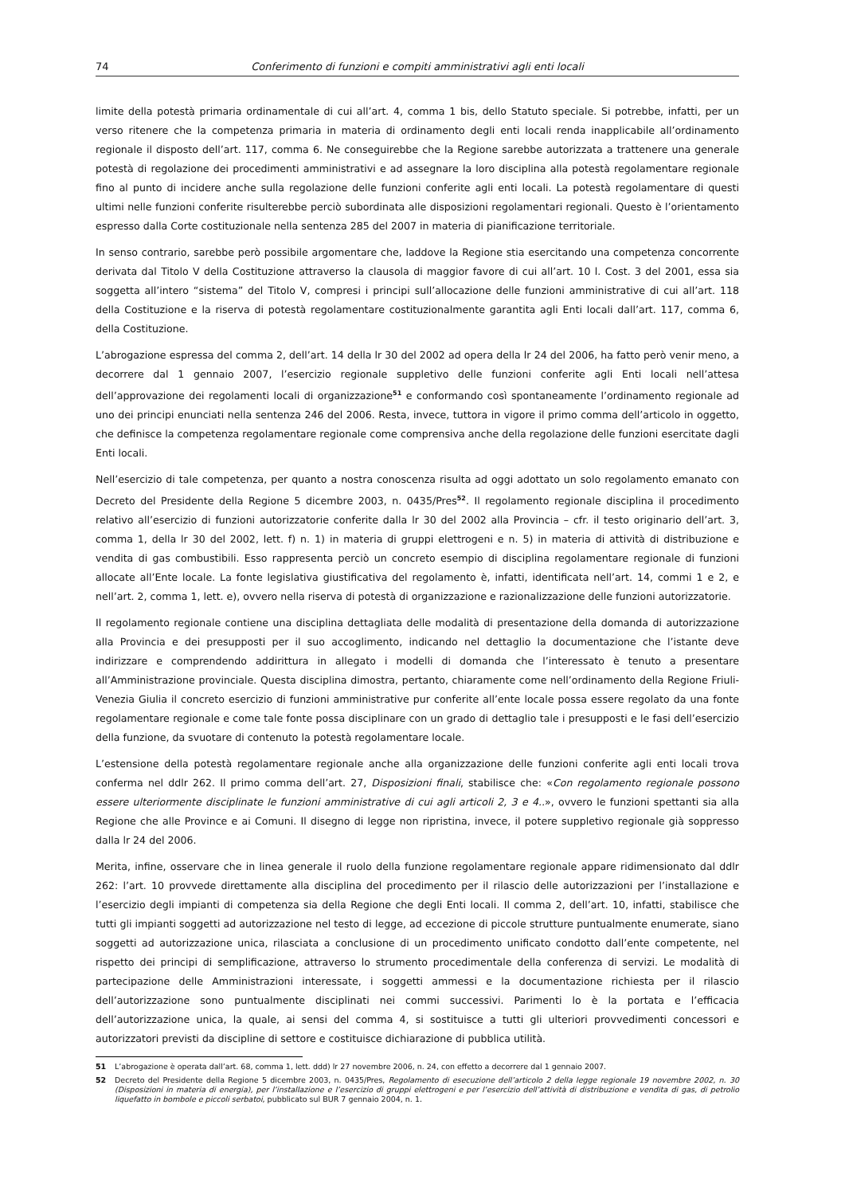74 Conferimento di funzioni e compiti amministrativi agli enti locali
limite della potestà primaria ordinamentale di cui all’art. 4, comma 1 bis, dello Statuto speciale. Si potrebbe, infatti, per un verso ritenere che la competenza primaria in materia di ordinamento degli enti locali renda inapplicabile all’ordinamento regionale il disposto dell’art. 117, comma 6. Ne conseguirebbe che la Regione sarebbe autorizzata a trattenere una generale potestà di regolazione dei procedimenti amministrativi e ad assegnare la loro disciplina alla potestà regolamentare regionale fino al punto di incidere anche sulla regolazione delle funzioni conferite agli enti locali. La potestà regolamentare di questi ultimi nelle funzioni conferite risulterebbe perciò subordinata alle disposizioni regolamentari regionali. Questo è l’orientamento espresso dalla Corte costituzionale nella sentenza 285 del 2007 in materia di pianificazione territoriale.
In senso contrario, sarebbe però possibile argomentare che, laddove la Regione stia esercitando una competenza concorrente derivata dal Titolo V della Costituzione attraverso la clausola di maggior favore di cui all’art. 10 l. Cost. 3 del 2001, essa sia soggetta all’intero “sistema” del Titolo V, compresi i principi sull’allocazione delle funzioni amministrative di cui all’art. 118 della Costituzione e la riserva di potestà regolamentare costituzionalmente garantita agli Enti locali dall’art. 117, comma 6, della Costituzione.
L’abrogazione espressa del comma 2, dell’art. 14 della lr 30 del 2002 ad opera della lr 24 del 2006, ha fatto però venir meno, a decorrere dal 1 gennaio 2007, l’esercizio regionale suppletivo delle funzioni conferite agli Enti locali nell’attesa dell’approvazione dei regolamenti locali di organizzazione<sup>51</sup> e conformando così spontaneamente l’ordinamento regionale ad uno dei principi enunciati nella sentenza 246 del 2006. Resta, invece, tuttora in vigore il primo comma dell’articolo in oggetto, che definisce la competenza regolamentare regionale come comprensiva anche della regolazione delle funzioni esercitate dagli Enti locali.
Nell’esercizio di tale competenza, per quanto a nostra conoscenza risulta ad oggi adottato un solo regolamento emanato con Decreto del Presidente della Regione 5 dicembre 2003, n. 0435/Pres<sup>52</sup>. Il regolamento regionale disciplina il procedimento relativo all’esercizio di funzioni autorizzatorie conferite dalla lr 30 del 2002 alla Provincia – cfr. il testo originario dell’art. 3, comma 1, della lr 30 del 2002, lett. f) n. 1) in materia di gruppi elettrogeni e n. 5) in materia di attività di distribuzione e vendita di gas combustibili. Esso rappresenta perciò un concreto esempio di disciplina regolamentare regionale di funzioni allocate all’Ente locale. La fonte legislativa giustificativa del regolamento è, infatti, identificata nell’art. 14, commi 1 e 2, e nell’art. 2, comma 1, lett. e), ovvero nella riserva di potestà di organizzazione e razionalizzazione delle funzioni autorizzatorie.
Il regolamento regionale contiene una disciplina dettagliata delle modalità di presentazione della domanda di autorizzazione alla Provincia e dei presupposti per il suo accoglimento, indicando nel dettaglio la documentazione che l’istante deve indirizzare e comprendendo addirittura in allegato i modelli di domanda che l’interessato è tenuto a presentare all’Amministrazione provinciale. Questa disciplina dimostra, pertanto, chiaramente come nell’ordinamento della Regione Friuli-Venezia Giulia il concreto esercizio di funzioni amministrative pur conferite all’ente locale possa essere regolato da una fonte regolamentare regionale e come tale fonte possa disciplinare con un grado di dettaglio tale i presupposti e le fasi dell’esercizio della funzione, da svuotare di contenuto la potestà regolamentare locale.
L’estensione della potestà regolamentare regionale anche alla organizzazione delle funzioni conferite agli enti locali trova conferma nel ddlr 262. Il primo comma dell’art. 27, Disposizioni finali, stabilisce che: «Con regolamento regionale possono essere ulteriormente disciplinate le funzioni amministrative di cui agli articoli 2, 3 e 4..», ovvero le funzioni spettanti sia alla Regione che alle Province e ai Comuni. Il disegno di legge non ripristina, invece, il potere suppletivo regionale già soppresso dalla lr 24 del 2006.
Merita, infine, osservare che in linea generale il ruolo della funzione regolamentare regionale appare ridimensionato dal ddlr 262: l’art. 10 provvede direttamente alla disciplina del procedimento per il rilascio delle autorizzazioni per l’installazione e l’esercizio degli impianti di competenza sia della Regione che degli Enti locali. Il comma 2, dell’art. 10, infatti, stabilisce che tutti gli impianti soggetti ad autorizzazione nel testo di legge, ad eccezione di piccole strutture puntualmente enumerate, siano soggetti ad autorizzazione unica, rilasciata a conclusione di un procedimento unificato condotto dall’ente competente, nel rispetto dei principi di semplificazione, attraverso lo strumento procedimentale della conferenza di servizi. Le modalità di partecipazione delle Amministrazioni interessate, i soggetti ammessi e la documentazione richiesta per il rilascio dell’autorizzazione sono puntualmente disciplinati nei commi successivi. Parimenti lo è la portata e l’efficacia dell’autorizzazione unica, la quale, ai sensi del comma 4, si sostituisce a tutti gli ulteriori provvedimenti concessori e autorizzatori previsti da discipline di settore e costituisce dichiarazione di pubblica utilità.
51 L’abrogazione è operata dall’art. 68, comma 1, lett. ddd) lr 27 novembre 2006, n. 24, con effetto a decorrere dal 1 gennaio 2007.
52 Decreto del Presidente della Regione 5 dicembre 2003, n. 0435/Pres, Regolamento di esecuzione dell’articolo 2 della legge regionale 19 novembre 2002, n. 30 (Disposizioni in materia di energia), per l’installazione e l’esercizio di gruppi elettrogeni e per l’esercizio dell’attività di distribuzione e vendita di gas, di petrolio liquefatto in bombole e piccoli serbatoi, pubblicato sul BUR 7 gennaio 2004, n. 1.